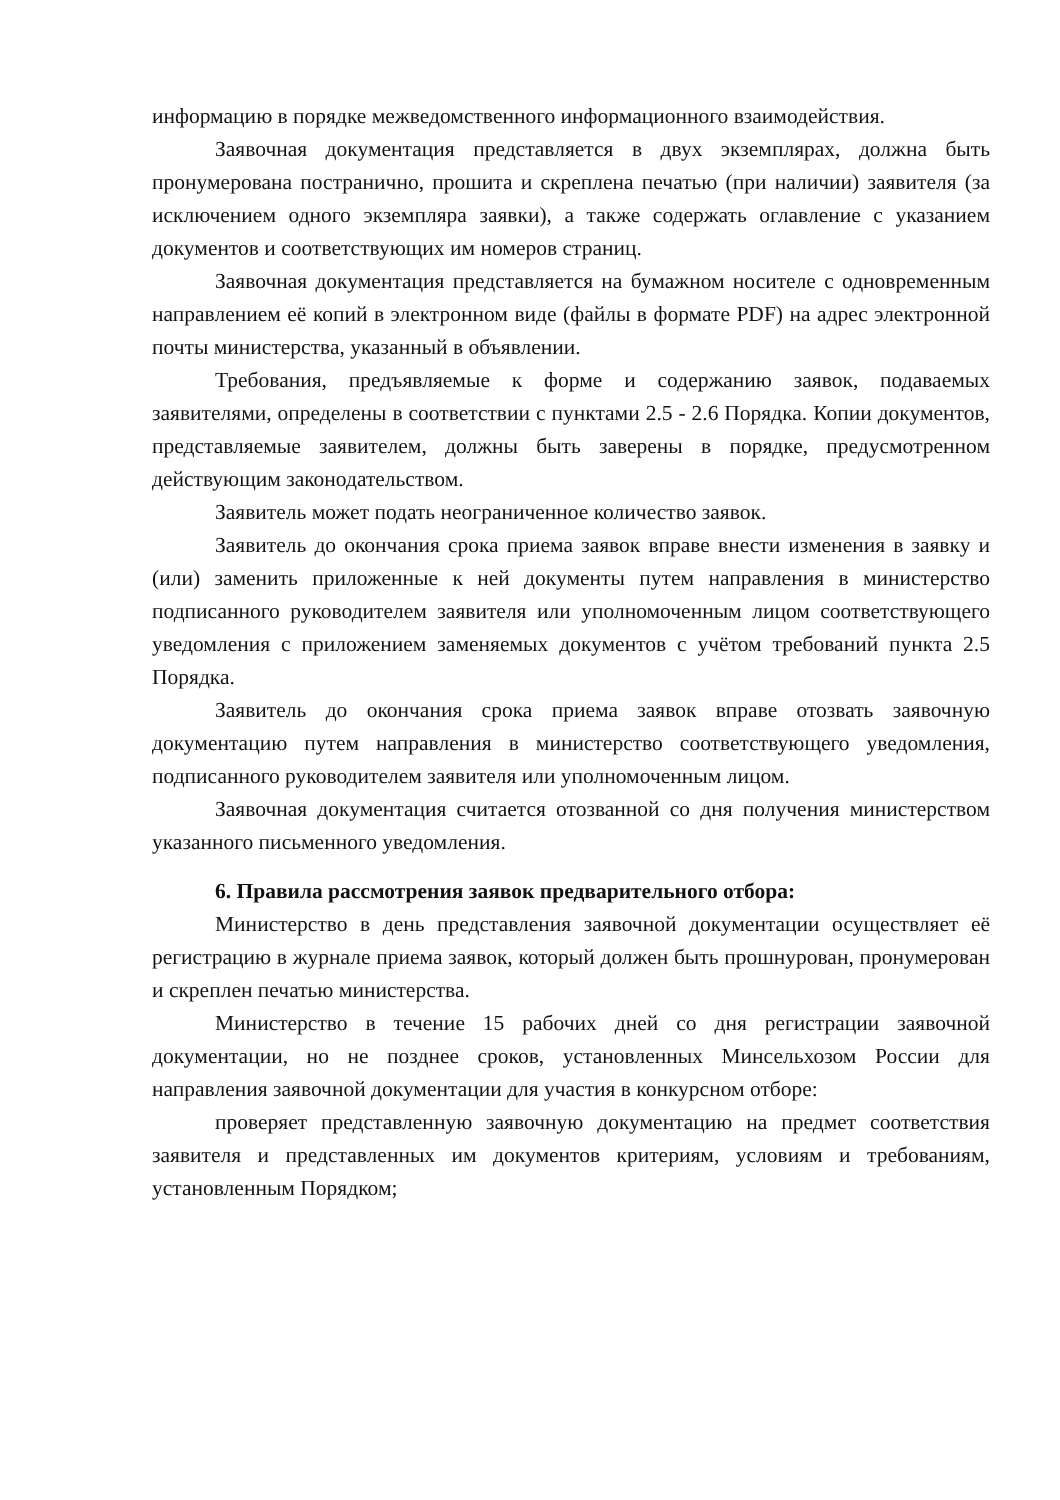информацию в порядке межведомственного информационного взаимодействия.
Заявочная документация представляется в двух экземплярах, должна быть пронумерована постранично, прошита и скреплена печатью (при наличии) заявителя (за исключением одного экземпляра заявки), а также содержать оглавление с указанием документов и соответствующих им номеров страниц.
Заявочная документация представляется на бумажном носителе с одновременным направлением её копий в электронном виде (файлы в формате PDF) на адрес электронной почты министерства, указанный в объявлении.
Требования, предъявляемые к форме и содержанию заявок, подаваемых заявителями, определены в соответствии с пунктами 2.5 - 2.6 Порядка. Копии документов, представляемые заявителем, должны быть заверены в порядке, предусмотренном действующим законодательством.
Заявитель может подать неограниченное количество заявок.
Заявитель до окончания срока приема заявок вправе внести изменения в заявку и (или) заменить приложенные к ней документы путем направления в министерство подписанного руководителем заявителя или уполномоченным лицом соответствующего уведомления с приложением заменяемых документов с учётом требований пункта 2.5 Порядка.
Заявитель до окончания срока приема заявок вправе отозвать заявочную документацию путем направления в министерство соответствующего уведомления, подписанного руководителем заявителя или уполномоченным лицом.
Заявочная документация считается отозванной со дня получения министерством указанного письменного уведомления.
6. Правила рассмотрения заявок предварительного отбора:
Министерство в день представления заявочной документации осуществляет её регистрацию в журнале приема заявок, который должен быть прошнурован, пронумерован и скреплен печатью министерства.
Министерство в течение 15 рабочих дней со дня регистрации заявочной документации, но не позднее сроков, установленных Минсельхозом России для направления заявочной документации для участия в конкурсном отборе:
проверяет представленную заявочную документацию на предмет соответствия заявителя и представленных им документов критериям, условиям и требованиям, установленным Порядком;